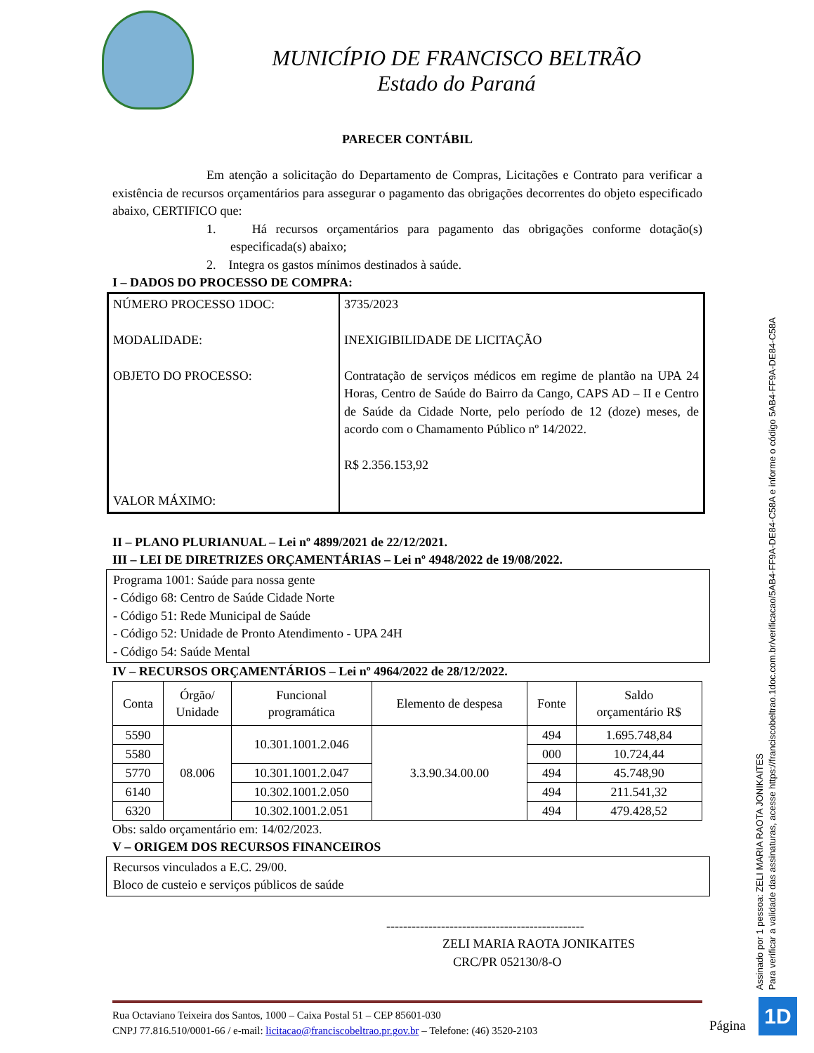MUNICÍPIO DE FRANCISCO BELTRÃO
Estado do Paraná
PARECER CONTÁBIL
Em atenção a solicitação do Departamento de Compras, Licitações e Contrato para verificar a existência de recursos orçamentários para assegurar o pagamento das obrigações decorrentes do objeto especificado abaixo, CERTIFICO que:
1. Há recursos orçamentários para pagamento das obrigações conforme dotação(s) especificada(s) abaixo;
2. Integra os gastos mínimos destinados à saúde.
I – DADOS DO PROCESSO DE COMPRA:
| NÚMERO PROCESSO 1DOC: MODALIDADE: OBJETO DO PROCESSO: VALOR MÁXIMO: | 3735/2023 INEXIGIBILIDADE DE LICITAÇÃO Contratação de serviços médicos em regime de plantão na UPA 24 Horas, Centro de Saúde do Bairro da Cango, CAPS AD – II e Centro de Saúde da Cidade Norte, pelo período de 12 (doze) meses, de acordo com o Chamamento Público nº 14/2022. R$ 2.356.153,92 |
II – PLANO PLURIANUAL – Lei nº 4899/2021 de 22/12/2021.
III – LEI DE DIRETRIZES ORÇAMENTÁRIAS – Lei nº 4948/2022 de 19/08/2022.
Programa 1001: Saúde para nossa gente
- Código 68: Centro de Saúde Cidade Norte
- Código 51: Rede Municipal de Saúde
- Código 52: Unidade de Pronto Atendimento - UPA 24H
- Código 54: Saúde Mental
IV – RECURSOS ORÇAMENTÁRIOS – Lei nº 4964/2022 de 28/12/2022.
| Conta | Órgão/ Unidade | Funcional programática | Elemento de despesa | Fonte | Saldo orçamentário R$ |
| --- | --- | --- | --- | --- | --- |
| 5590 | 08.006 | 10.301.1001.2.046 | 3.3.90.34.00.00 | 494 | 1.695.748,84 |
| 5580 | | | | 000 | 10.724,44 |
| 5770 | | 10.301.1001.2.047 | | 494 | 45.748,90 |
| 6140 | | 10.302.1001.2.050 | | 494 | 211.541,32 |
| 6320 | | 10.302.1001.2.051 | | 494 | 479.428,52 |
Obs: saldo orçamentário em: 14/02/2023.
V – ORIGEM DOS RECURSOS FINANCEIROS
Recursos vinculados a E.C. 29/00.
Bloco de custeio e serviços públicos de saúde
-----------------------------------------------
ZELI MARIA RAOTA JONIKAITES
CRC/PR 052130/8-O
Assinado por 1 pessoa: ZELI MARIA RAOTA JONIKAITES
Para verificar a validade das assinaturas, acesse https://franciscobeltrao.1doc.com.br/verificacao/5AB4-FF9A-DE84-C58A e informe o código 5AB4-FF9A-DE84-C58A
Rua Octaviano Teixeira dos Santos, 1000 – Caixa Postal 51 – CEP 85601-030
CNPJ 77.816.510/0001-66 / e-mail: licitacao@franciscobeltrao.pr.gov.br – Telefone: (46) 3520-2103
Página
1D